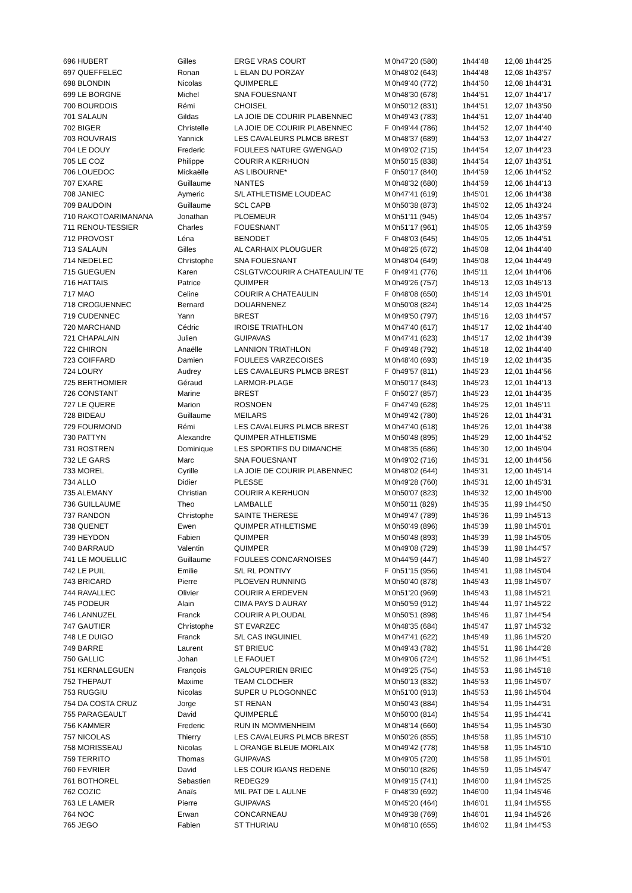| 696 HUBERT | Gilles | ERGE VRAS COURT | M | 0h47'20 (580) | 1h44'48 | 12,08 1h44'25 |
| 697 QUEFFELEC | Ronan | L ELAN DU PORZAY | M | 0h48'02 (643) | 1h44'48 | 12,08 1h43'57 |
| 698 BLONDIN | Nicolas | QUIMPERLE | M | 0h49'40 (772) | 1h44'50 | 12,08 1h44'31 |
| 699 LE BORGNE | Michel | SNA FOUESNANT | M | 0h48'30 (678) | 1h44'51 | 12,07 1h44'17 |
| 700 BOURDOIS | Rémi | CHOISEL | M | 0h50'12 (831) | 1h44'51 | 12,07 1h43'50 |
| 701 SALAUN | Gildas | LA JOIE DE COURIR PLABENNEC | M | 0h49'43 (783) | 1h44'51 | 12,07 1h44'40 |
| 702 BIGER | Christelle | LA JOIE DE COURIR PLABENNEC | F | 0h49'44 (786) | 1h44'52 | 12,07 1h44'40 |
| 703 ROUVRAIS | Yannick | LES CAVALEURS PLMCB BREST | M | 0h48'37 (689) | 1h44'53 | 12,07 1h44'27 |
| 704 LE DOUY | Frederic | FOULEES NATURE GWENGAD | M | 0h49'02 (715) | 1h44'54 | 12,07 1h44'23 |
| 705 LE COZ | Philippe | COURIR A KERHUON | M | 0h50'15 (838) | 1h44'54 | 12,07 1h43'51 |
| 706 LOUEDOC | Mickaëlle | AS LIBOURNE* | F | 0h50'17 (840) | 1h44'59 | 12,06 1h44'52 |
| 707 EXARE | Guillaume | NANTES | M | 0h48'32 (680) | 1h44'59 | 12,06 1h44'13 |
| 708 JANIEC | Aymeric | S/L ATHLETISME LOUDEAC | M | 0h47'41 (619) | 1h45'01 | 12,06 1h44'38 |
| 709 BAUDOIN | Guillaume | SCL CAPB | M | 0h50'38 (873) | 1h45'02 | 12,05 1h43'24 |
| 710 RAKOTOARIMANANA | Jonathan | PLOEMEUR | M | 0h51'11 (945) | 1h45'04 | 12,05 1h43'57 |
| 711 RENOU-TESSIER | Charles | FOUESNANT | M | 0h51'17 (961) | 1h45'05 | 12,05 1h43'59 |
| 712 PROVOST | Léna | BENODET | F | 0h48'03 (645) | 1h45'05 | 12,05 1h44'51 |
| 713 SALAUN | Gilles | AL CARHAIX PLOUGUER | M | 0h48'25 (672) | 1h45'08 | 12,04 1h44'40 |
| 714 NEDELEC | Christophe | SNA FOUESNANT | M | 0h48'04 (649) | 1h45'08 | 12,04 1h44'49 |
| 715 GUEGUEN | Karen | CSLGTV/COURIR A CHATEAULIN/ TE | F | 0h49'41 (776) | 1h45'11 | 12,04 1h44'06 |
| 716 HATTAIS | Patrice | QUIMPER | M | 0h49'26 (757) | 1h45'13 | 12,03 1h45'13 |
| 717 MAO | Celine | COURIR A CHATEAULIN | F | 0h48'08 (650) | 1h45'14 | 12,03 1h45'01 |
| 718 CROGUENNEC | Bernard | DOUARNENEZ | M | 0h50'08 (824) | 1h45'14 | 12,03 1h44'25 |
| 719 CUDENNEC | Yann | BREST | M | 0h49'50 (797) | 1h45'16 | 12,03 1h44'57 |
| 720 MARCHAND | Cédric | IROISE TRIATHLON | M | 0h47'40 (617) | 1h45'17 | 12,02 1h44'40 |
| 721 CHAPALAIN | Julien | GUIPAVAS | M | 0h47'41 (623) | 1h45'17 | 12,02 1h44'39 |
| 722 CHIRON | Anaëlle | LANNION TRIATHLON | F | 0h49'48 (792) | 1h45'18 | 12,02 1h44'40 |
| 723 COIFFARD | Damien | FOULEES VARZECOISES | M | 0h48'40 (693) | 1h45'19 | 12,02 1h44'35 |
| 724 LOURY | Audrey | LES CAVALEURS PLMCB BREST | F | 0h49'57 (811) | 1h45'23 | 12,01 1h44'56 |
| 725 BERTHOMIER | Géraud | LARMOR-PLAGE | M | 0h50'17 (843) | 1h45'23 | 12,01 1h44'13 |
| 726 CONSTANT | Marine | BREST | F | 0h50'27 (857) | 1h45'23 | 12,01 1h44'35 |
| 727 LE QUERE | Marion | ROSNOEN | F | 0h47'49 (628) | 1h45'25 | 12,01 1h45'11 |
| 728 BIDEAU | Guillaume | MEILARS | M | 0h49'42 (780) | 1h45'26 | 12,01 1h44'31 |
| 729 FOURMOND | Rémi | LES CAVALEURS PLMCB BREST | M | 0h47'40 (618) | 1h45'26 | 12,01 1h44'38 |
| 730 PATTYN | Alexandre | QUIMPER ATHLETISME | M | 0h50'48 (895) | 1h45'29 | 12,00 1h44'52 |
| 731 ROSTREN | Dominique | LES SPORTIFS DU DIMANCHE | M | 0h48'35 (686) | 1h45'30 | 12,00 1h45'04 |
| 732 LE GARS | Marc | SNA FOUESNANT | M | 0h49'02 (716) | 1h45'31 | 12,00 1h44'56 |
| 733 MOREL | Cyrille | LA JOIE DE COURIR PLABENNEC | M | 0h48'02 (644) | 1h45'31 | 12,00 1h45'14 |
| 734 ALLO | Didier | PLESSE | M | 0h49'28 (760) | 1h45'31 | 12,00 1h45'31 |
| 735 ALEMANY | Christian | COURIR A KERHUON | M | 0h50'07 (823) | 1h45'32 | 12,00 1h45'00 |
| 736 GUILLAUME | Theo | LAMBALLE | M | 0h50'11 (829) | 1h45'35 | 11,99 1h44'50 |
| 737 RANDON | Christophe | SAINTE THERESE | M | 0h49'47 (789) | 1h45'36 | 11,99 1h45'13 |
| 738 QUENET | Ewen | QUIMPER ATHLETISME | M | 0h50'49 (896) | 1h45'39 | 11,98 1h45'01 |
| 739 HEYDON | Fabien | QUIMPER | M | 0h50'48 (893) | 1h45'39 | 11,98 1h45'05 |
| 740 BARRAUD | Valentin | QUIMPER | M | 0h49'08 (729) | 1h45'39 | 11,98 1h44'57 |
| 741 LE MOUELLIC | Guillaume | FOULEES CONCARNOISES | M | 0h44'59 (447) | 1h45'40 | 11,98 1h45'27 |
| 742 LE PUIL | Emilie | S/L RL PONTIVY | F | 0h51'15 (956) | 1h45'41 | 11,98 1h45'04 |
| 743 BRICARD | Pierre | PLOEVEN RUNNING | M | 0h50'40 (878) | 1h45'43 | 11,98 1h45'07 |
| 744 RAVALLEC | Olivier | COURIR A ERDEVEN | M | 0h51'20 (969) | 1h45'43 | 11,98 1h45'21 |
| 745 PODEUR | Alain | CIMA PAYS D AURAY | M | 0h50'59 (912) | 1h45'44 | 11,97 1h45'22 |
| 746 LANNUZEL | Franck | COURIR A PLOUDAL | M | 0h50'51 (898) | 1h45'46 | 11,97 1h44'54 |
| 747 GAUTIER | Christophe | ST EVARZEC | M | 0h48'35 (684) | 1h45'47 | 11,97 1h45'32 |
| 748 LE DUIGO | Franck | S/L CAS INGUINIEL | M | 0h47'41 (622) | 1h45'49 | 11,96 1h45'20 |
| 749 BARRE | Laurent | ST BRIEUC | M | 0h49'43 (782) | 1h45'51 | 11,96 1h44'28 |
| 750 GALLIC | Johan | LE FAOUET | M | 0h49'06 (724) | 1h45'52 | 11,96 1h44'51 |
| 751 KERNALEGUEN | François | GALOUPERIEN BRIEC | M | 0h49'25 (754) | 1h45'53 | 11,96 1h45'18 |
| 752 THEPAUT | Maxime | TEAM CLOCHER | M | 0h50'13 (832) | 1h45'53 | 11,96 1h45'07 |
| 753 RUGGIU | Nicolas | SUPER U PLOGONNEC | M | 0h51'00 (913) | 1h45'53 | 11,96 1h45'04 |
| 754 DA COSTA CRUZ | Jorge | ST RENAN | M | 0h50'43 (884) | 1h45'54 | 11,95 1h44'31 |
| 755 PARAGEAULT | David | QUIMPERLÉ | M | 0h50'00 (814) | 1h45'54 | 11,95 1h44'41 |
| 756 KAMMER | Frederic | RUN IN MOMMENHEIM | M | 0h48'14 (660) | 1h45'54 | 11,95 1h45'30 |
| 757 NICOLAS | Thierry | LES CAVALEURS PLMCB BREST | M | 0h50'26 (855) | 1h45'58 | 11,95 1h45'10 |
| 758 MORISSEAU | Nicolas | L ORANGE BLEUE MORLAIX | M | 0h49'42 (778) | 1h45'58 | 11,95 1h45'10 |
| 759 TERRITO | Thomas | GUIPAVAS | M | 0h49'05 (720) | 1h45'58 | 11,95 1h45'01 |
| 760 FEVRIER | David | LES COUR IGANS REDENE | M | 0h50'10 (826) | 1h45'59 | 11,95 1h45'47 |
| 761 BOTHOREL | Sebastien | REDEG29 | M | 0h49'15 (741) | 1h46'00 | 11,94 1h45'25 |
| 762 COZIC | Anaïs | MIL PAT DE L AULNE | F | 0h48'39 (692) | 1h46'00 | 11,94 1h45'46 |
| 763 LE LAMER | Pierre | GUIPAVAS | M | 0h45'20 (464) | 1h46'01 | 11,94 1h45'55 |
| 764 NOC | Erwan | CONCARNEAU | M | 0h49'38 (769) | 1h46'01 | 11,94 1h45'26 |
| 765 JEGO | Fabien | ST THURIAU | M | 0h48'10 (655) | 1h46'02 | 11,94 1h44'53 |